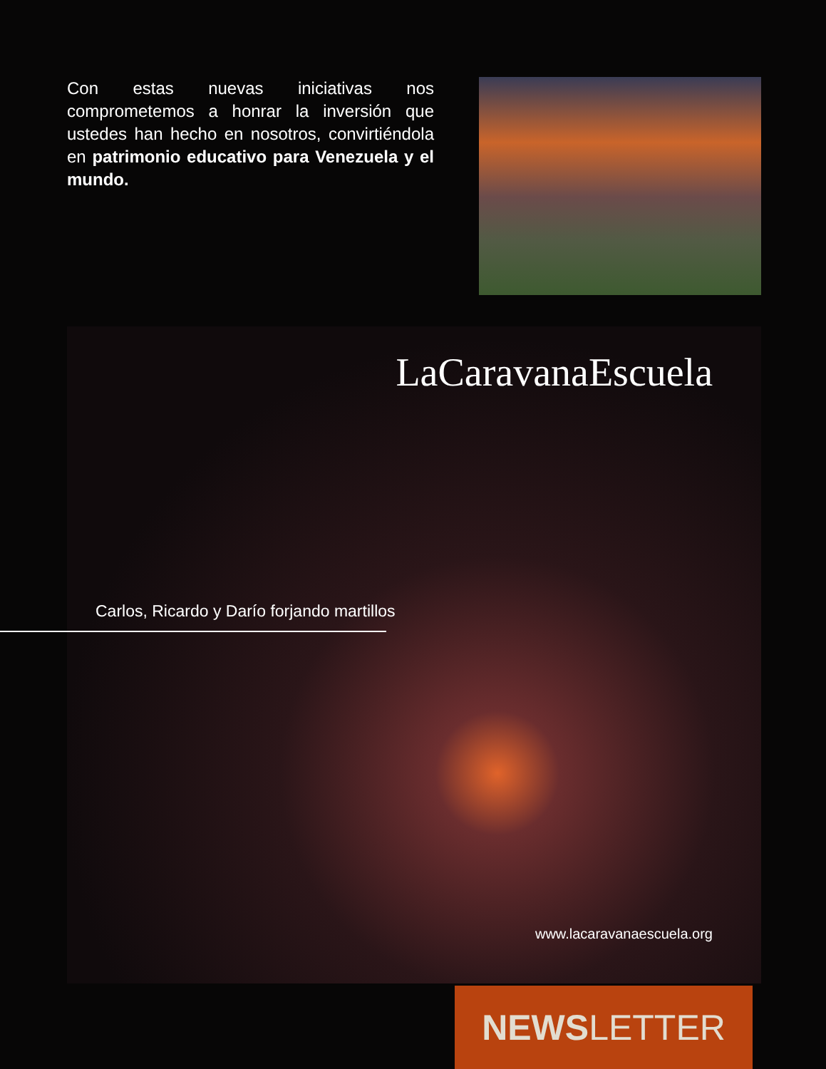Con estas nuevas iniciativas nos comprometemos a honrar la inversión que ustedes han hecho en nosotros, convirtiéndola en patrimonio educativo para Venezuela y el mundo.
LaCaravanaEscuela
Carlos, Ricardo y Darío forjando martillos
www.lacaravanaescuela.org
NEWS LETTER